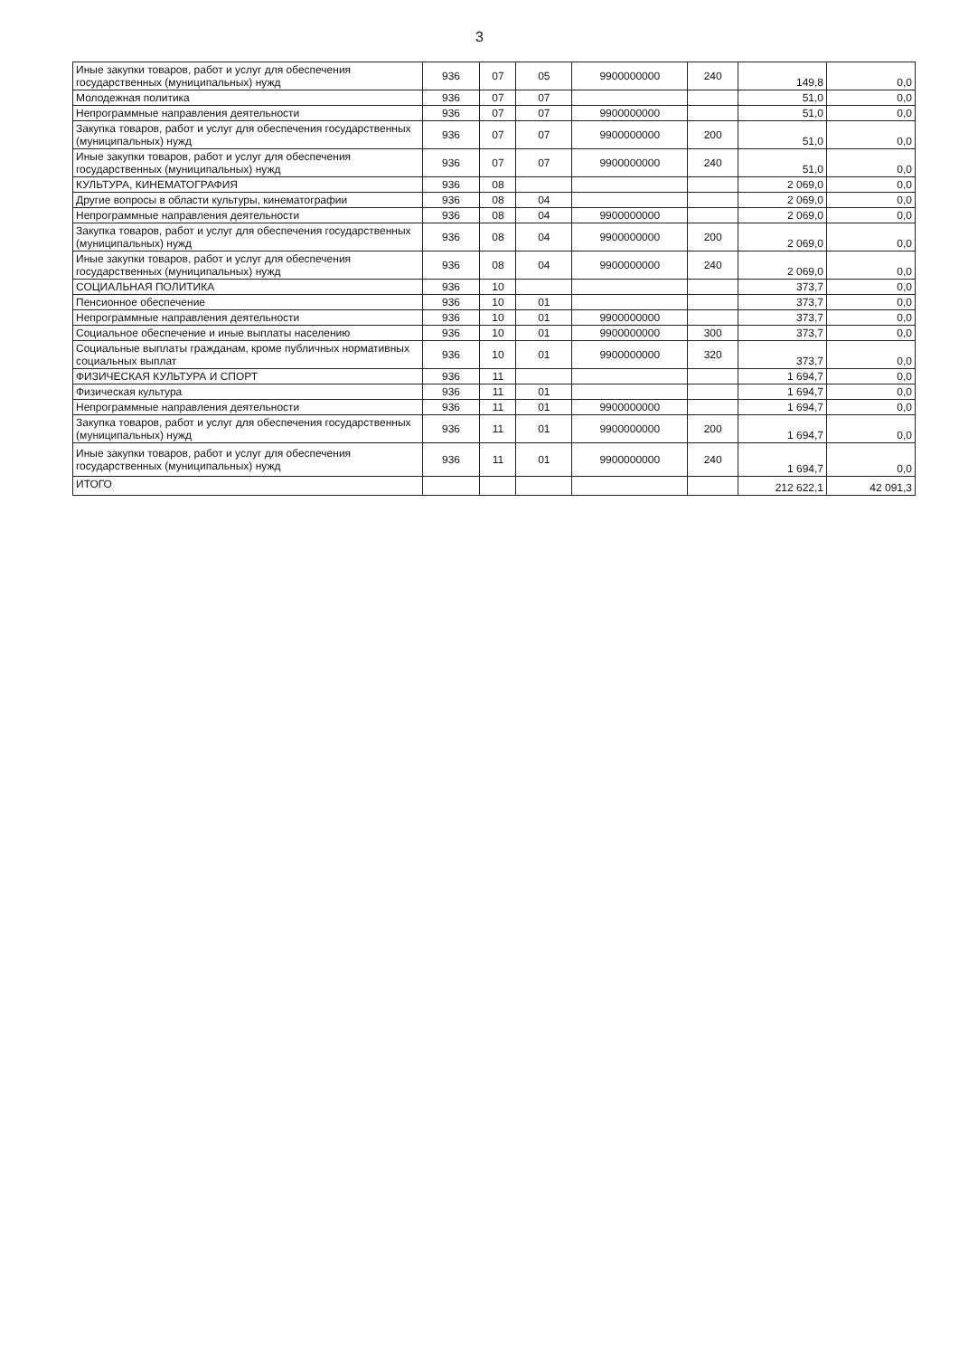3
| Иные закупки товаров, работ и услуг для обеспечения государственных (муниципальных) нужд | 936 | 07 | 05 | 9900000000 | 240 | 149,8 | 0,0 |
| Молодежная политика | 936 | 07 | 07 | | | 51,0 | 0,0 |
| Непрограммные направления деятельности | 936 | 07 | 07 | 9900000000 | | 51,0 | 0,0 |
| Закупка товаров, работ и услуг для обеспечения государственных (муниципальных) нужд | 936 | 07 | 07 | 9900000000 | 200 | 51,0 | 0,0 |
| Иные закупки товаров, работ и услуг для обеспечения государственных (муниципальных) нужд | 936 | 07 | 07 | 9900000000 | 240 | 51,0 | 0,0 |
| КУЛЬТУРА, КИНЕМАТОГРАФИЯ | 936 | 08 | | | | 2 069,0 | 0,0 |
| Другие вопросы в области культуры, кинематографии | 936 | 08 | 04 | | | 2 069,0 | 0,0 |
| Непрограммные направления деятельности | 936 | 08 | 04 | 9900000000 | | 2 069,0 | 0,0 |
| Закупка товаров, работ и услуг для обеспечения государственных (муниципальных) нужд | 936 | 08 | 04 | 9900000000 | 200 | 2 069,0 | 0,0 |
| Иные закупки товаров, работ и услуг для обеспечения государственных (муниципальных) нужд | 936 | 08 | 04 | 9900000000 | 240 | 2 069,0 | 0,0 |
| СОЦИАЛЬНАЯ ПОЛИТИКА | 936 | 10 | | | | 373,7 | 0,0 |
| Пенсионное обеспечение | 936 | 10 | 01 | | | 373,7 | 0,0 |
| Непрограммные направления деятельности | 936 | 10 | 01 | 9900000000 | | 373,7 | 0,0 |
| Социальное обеспечение и иные выплаты населению | 936 | 10 | 01 | 9900000000 | 300 | 373,7 | 0,0 |
| Социальные выплаты гражданам, кроме публичных нормативных социальных выплат | 936 | 10 | 01 | 9900000000 | 320 | 373,7 | 0,0 |
| ФИЗИЧЕСКАЯ КУЛЬТУРА И СПОРТ | 936 | 11 | | | | 1 694,7 | 0,0 |
| Физическая культура | 936 | 11 | 01 | | | 1 694,7 | 0,0 |
| Непрограммные направления деятельности | 936 | 11 | 01 | 9900000000 | | 1 694,7 | 0,0 |
| Закупка товаров, работ и услуг для обеспечения государственных (муниципальных) нужд | 936 | 11 | 01 | 9900000000 | 200 | 1 694,7 | 0,0 |
| Иные закупки товаров, работ и услуг для обеспечения государственных (муниципальных) нужд | 936 | 11 | 01 | 9900000000 | 240 | 1 694,7 | 0,0 |
| ИТОГО | | | | | | 212 622,1 | 42 091,3 |